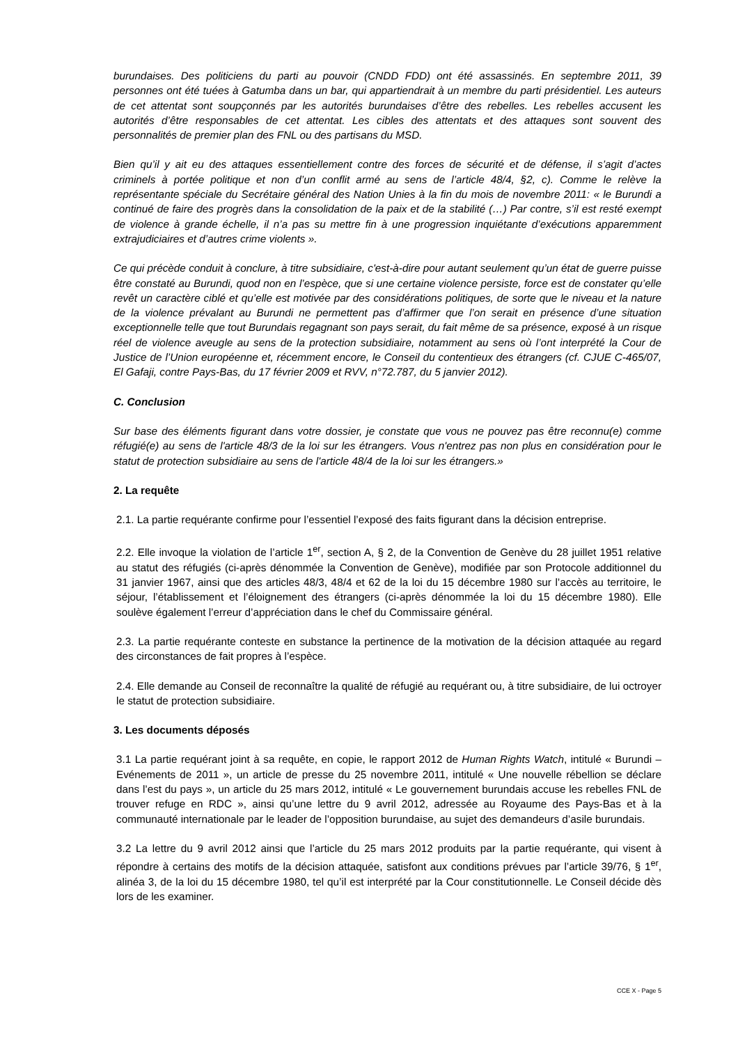burundaises. Des politiciens du parti au pouvoir (CNDD FDD) ont été assassinés. En septembre 2011, 39 personnes ont été tuées à Gatumba dans un bar, qui appartiendrait à un membre du parti présidentiel. Les auteurs de cet attentat sont soupçonnés par les autorités burundaises d’être des rebelles. Les rebelles accusent les autorités d’être responsables de cet attentat. Les cibles des attentats et des attaques sont souvent des personnalités de premier plan des FNL ou des partisans du MSD.
Bien qu’il y ait eu des attaques essentiellement contre des forces de sécurité et de défense, il s’agit d’actes criminels à portée politique et non d’un conflit armé au sens de l’article 48/4, §2, c). Comme le relève la représentante spéciale du Secrétaire général des Nation Unies à la fin du mois de novembre 2011: « le Burundi a continué de faire des progrès dans la consolidation de la paix et de la stabilité (…) Par contre, s’il est resté exempt de violence à grande échelle, il n’a pas su mettre fin à une progression inquiétante d’exécutions apparemment extrajudiciaires et d’autres crime violents ».
Ce qui précède conduit à conclure, à titre subsidiaire, c'est-à-dire pour autant seulement qu’un état de guerre puisse être constaté au Burundi, quod non en l’espèce, que si une certaine violence persiste, force est de constater qu’elle revêt un caractère ciblé et qu’elle est motivée par des considérations politiques, de sorte que le niveau et la nature de la violence prévalant au Burundi ne permettent pas d’affirmer que l’on serait en présence d’une situation exceptionnelle telle que tout Burundais regagnant son pays serait, du fait même de sa présence, exposé à un risque réel de violence aveugle au sens de la protection subsidiaire, notamment au sens où l’ont interprété la Cour de Justice de l’Union européenne et, récemment encore, le Conseil du contentieux des étrangers (cf. CJUE C-465/07, El Gafaji, contre Pays-Bas, du 17 février 2009 et RVV, n°72.787, du 5 janvier 2012).
C. Conclusion
Sur base des éléments figurant dans votre dossier, je constate que vous ne pouvez pas être reconnu(e) comme réfugié(e) au sens de l'article 48/3 de la loi sur les étrangers. Vous n'entrez pas non plus en considération pour le statut de protection subsidiaire au sens de l'article 48/4 de la loi sur les étrangers.»
2. La requête
2.1. La partie requérante confirme pour l’essentiel l’exposé des faits figurant dans la décision entreprise.
2.2. Elle invoque la violation de l’article 1<sup>er</sup>, section A, § 2, de la Convention de Genève du 28 juillet 1951 relative au statut des réfugiés (ci-après dénommée la Convention de Genève), modifiée par son Protocole additionnel du 31 janvier 1967, ainsi que des articles 48/3, 48/4 et 62 de la loi du 15 décembre 1980 sur l’accès au territoire, le séjour, l’établissement et l’éloignement des étrangers (ci-après dénommée la loi du 15 décembre 1980). Elle soulève également l’erreur d’appréciation dans le chef du Commissaire général.
2.3. La partie requérante conteste en substance la pertinence de la motivation de la décision attaquée au regard des circonstances de fait propres à l’espèce.
2.4. Elle demande au Conseil de reconnaître la qualité de réfugié au requérant ou, à titre subsidiaire, de lui octroyer le statut de protection subsidiaire.
3. Les documents déposés
3.1 La partie requérant joint à sa requête, en copie, le rapport 2012 de Human Rights Watch, intitulé « Burundi – Evénements de 2011 », un article de presse du 25 novembre 2011, intitulé « Une nouvelle rébellion se déclare dans l’est du pays », un article du 25 mars 2012, intitulé « Le gouvernement burundais accuse les rebelles FNL de trouver refuge en RDC », ainsi qu’une lettre du 9 avril 2012, adressée au Royaume des Pays-Bas et à la communauté internationale par le leader de l’opposition burundaise, au sujet des demandeurs d’asile burundais.
3.2 La lettre du 9 avril 2012 ainsi que l’article du 25 mars 2012 produits par la partie requérante, qui visent à répondre à certains des motifs de la décision attaquée, satisfont aux conditions prévues par l’article 39/76, § 1<sup>er</sup>, alinéa 3, de la loi du 15 décembre 1980, tel qu’il est interprété par la Cour constitutionnelle. Le Conseil décide dès lors de les examiner.
CCE X - Page 5